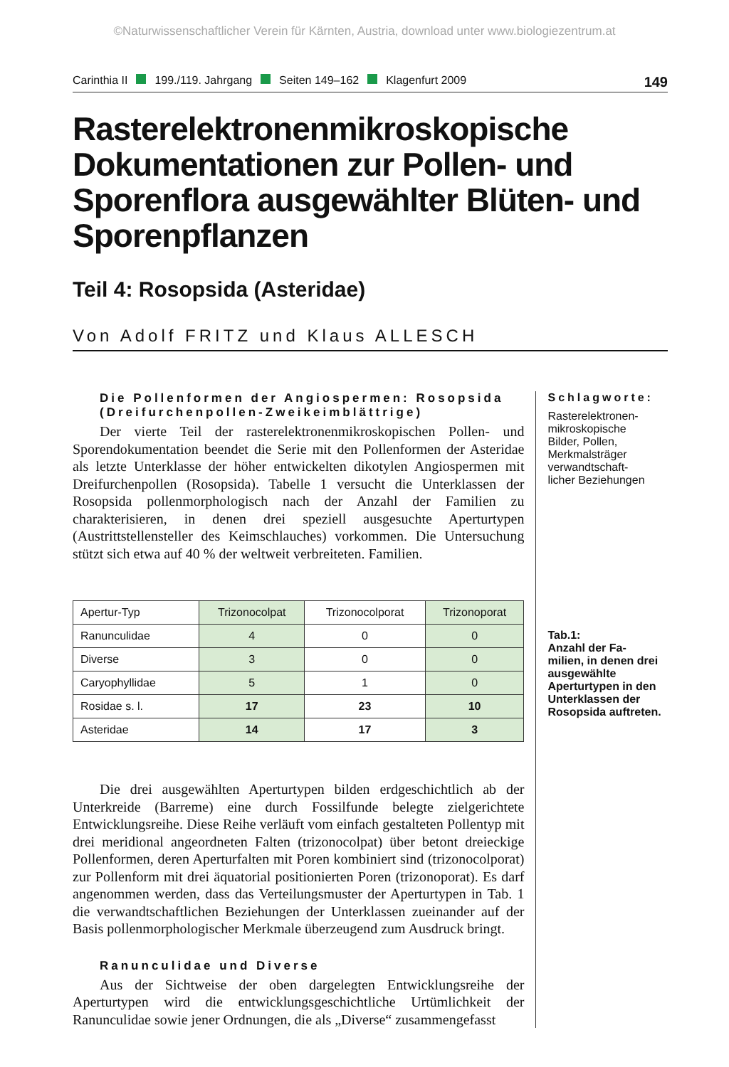©Naturwissenschaftlicher Verein für Kärnten, Austria, download unter www.biologiezentrum.at
Carinthia II 199./119. Jahrgang Seiten 149–162 Klagenfurt 2009 149
Rasterelektronenmikroskopische Dokumentationen zur Pollen- und Sporenflora ausgewählter Blüten- und Sporenpflanzen
Teil 4: Rosopsida (Asteridae)
Von Adolf FRITZ und Klaus ALLESCH
Die Pollenformen der Angiospermen: Rosopsida (Dreifurchenpollen-Zweikeimblättrige)
Der vierte Teil der rasterelektronenmikroskopischen Pollen- und Sporendokumentation beendet die Serie mit den Pollenformen der Asteridae als letzte Unterklasse der höher entwickelten dikotylen Angiospermen mit Dreifurchenpollen (Rosopsida). Tabelle 1 versucht die Unterklassen der Rosopsida pollenmorphologisch nach der Anzahl der Familien zu charakterisieren, in denen drei speziell ausgesuchte Aperturtypen (Austrittstellensteller des Keimschlauches) vorkommen. Die Untersuchung stützt sich etwa auf 40 % der weltweit verbreiteten. Familien.
| Apertur-Typ | Trizonocolpat | Trizonocolporat | Trizonoporat |
| --- | --- | --- | --- |
| Ranunculidae | 4 | 0 | 0 |
| Diverse | 3 | 0 | 0 |
| Caryophyllidae | 5 | 1 | 0 |
| Rosidae s. l. | 17 | 23 | 10 |
| Asteridae | 14 | 17 | 3 |
Die drei ausgewählten Aperturtypen bilden erdgeschichtlich ab der Unterkreide (Barreme) eine durch Fossilfunde belegte zielgerichtete Entwicklungsreihe. Diese Reihe verläuft vom einfach gestalteten Pollentyp mit drei meridional angeordneten Falten (trizonocolpat) über betont dreieckige Pollenformen, deren Aperturfalten mit Poren kombiniert sind (trizonocolporat) zur Pollenform mit drei äquatorial positionierten Poren (trizonoporat). Es darf angenommen werden, dass das Verteilungsmuster der Aperturtypen in Tab. 1 die verwandtschaftlichen Beziehungen der Unterklassen zueinander auf der Basis pollenmorphologischer Merkmale überzeugend zum Ausdruck bringt.
Ranunculidae und Diverse
Aus der Sichtweise der oben dargelegten Entwicklungsreihe der Aperturtypen wird die entwicklungsgeschichtliche Urtümlichkeit der Ranunculidae sowie jener Ordnungen, die als „Diverse“ zusammengefasst
Schlagworte:
Rasterelektronen-
mikroskopische
Bilder, Pollen,
Merkmalsträger
verwandtschaft-
licher Beziehungen
Tab.1:
Anzahl der Fa-
milien, in denen drei ausgewählte Aperturtypen in den Unterklassen der Rosopsida auftreten.